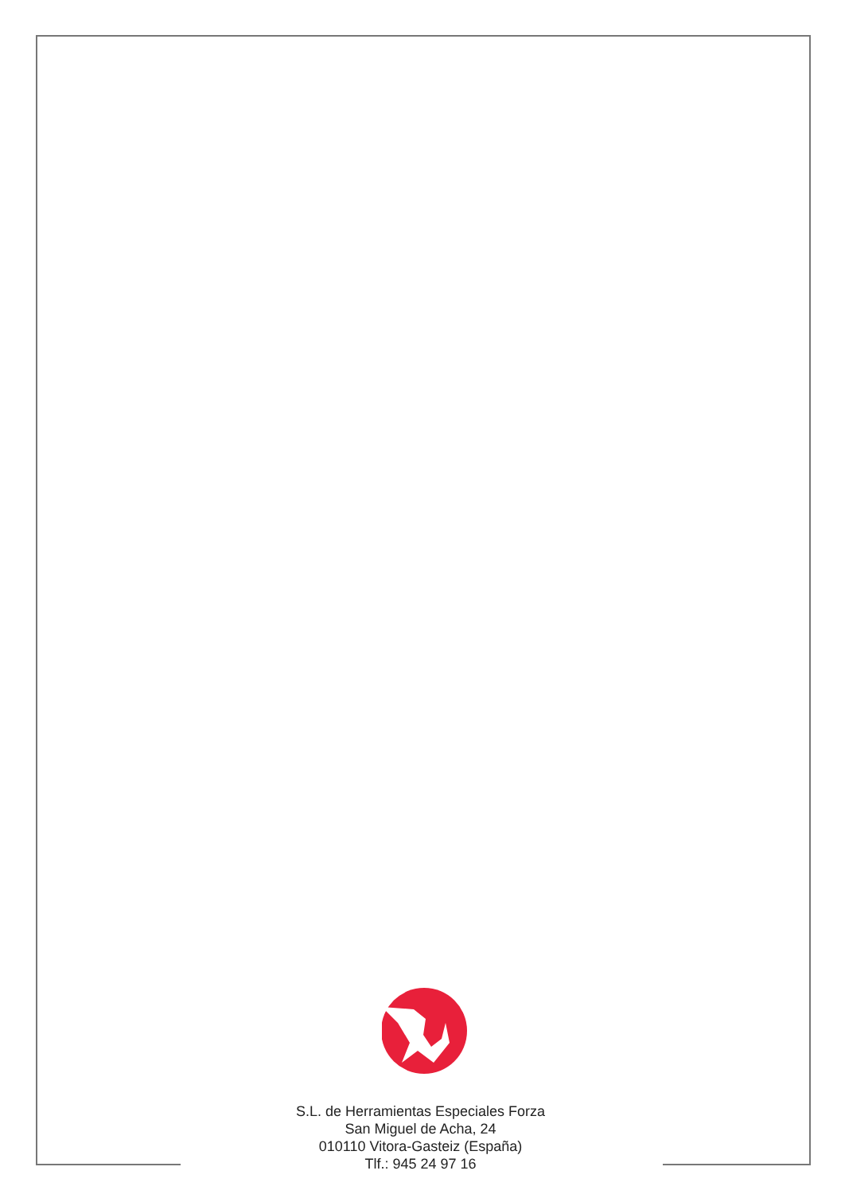S.L. de Herramientas Especiales Forza
San Miguel de Acha, 24
010110 Vitora-Gasteiz (España)
Tlf.: 945 24 97 16